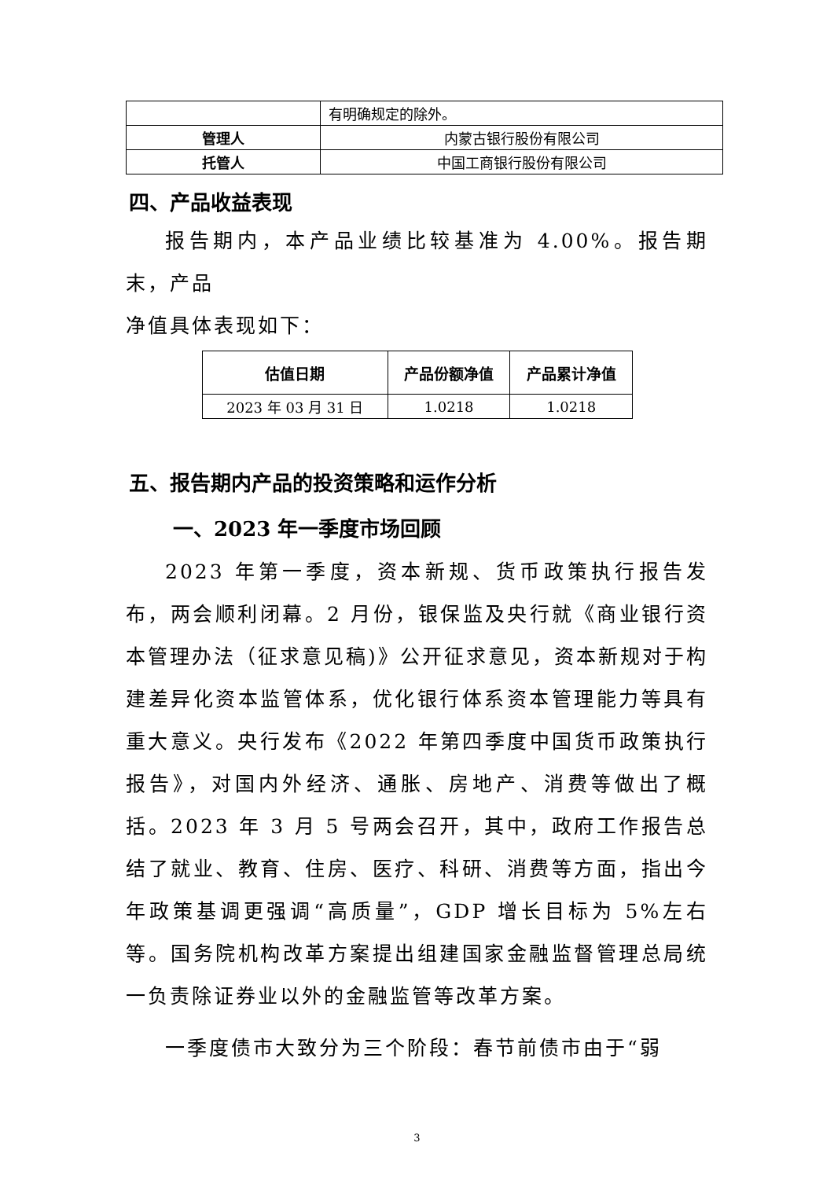| | 有明确规定的除外。 |
| 管理人 | 内蒙古银行股份有限公司 |
| 托管人 | 中国工商银行股份有限公司 |
四、产品收益表现
报告期内，本产品业绩比较基准为 4.00%。报告期末，产品
净值具体表现如下：
| 估值日期 | 产品份额净值 | 产品累计净值 |
| --- | --- | --- |
| 2023 年 03 月 31 日 | 1.0218 | 1.0218 |
五、报告期内产品的投资策略和运作分析
一、2023 年一季度市场回顾
2023 年第一季度，资本新规、货币政策执行报告发布，两会顺利闭幕。2 月份，银保监及央行就《商业银行资本管理办法（征求意见稿)》公开征求意见，资本新规对于构建差异化资本监管体系，优化银行体系资本管理能力等具有重大意义。央行发布《2022 年第四季度中国货币政策执行报告》，对国内外经济、通胀、房地产、消费等做出了概括。2023 年 3 月 5 号两会召开，其中，政府工作报告总结了就业、教育、住房、医疗、科研、消费等方面，指出今年政策基调更强调“高质量”，GDP 增长目标为 5%左右等。国务院机构改革方案提出组建国家金融监督管理总局统一负责除证券业以外的金融监管等改革方案。
一季度债市大致分为三个阶段：春节前债市由于“弱
3